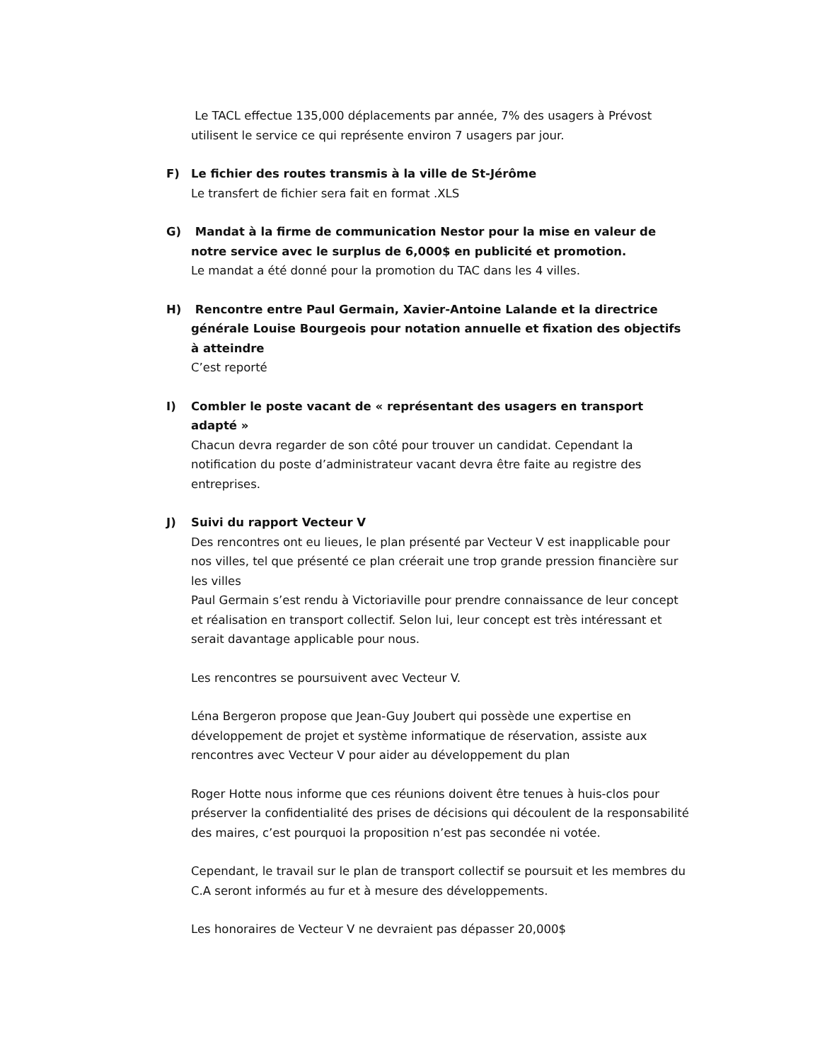Le TACL effectue 135,000 déplacements par année, 7% des usagers à Prévost utilisent le service ce qui représente environ 7 usagers par jour.
F) Le fichier des routes transmis à la ville de St-Jérôme
Le transfert de fichier sera fait en format .XLS
G) Mandat à la firme de communication Nestor pour la mise en valeur de notre service avec le surplus de 6,000$ en publicité et promotion.
Le mandat a été donné pour la promotion du TAC dans les 4 villes.
H) Rencontre entre Paul Germain, Xavier-Antoine Lalande et la directrice générale Louise Bourgeois pour notation annuelle et fixation des objectifs à atteindre
C’est reporté
I) Combler le poste vacant de « représentant des usagers en transport adapté »
Chacun devra regarder de son côté pour trouver un candidat. Cependant la notification du poste d’administrateur vacant devra être faite au registre des entreprises.
J) Suivi du rapport Vecteur V
Des rencontres ont eu lieues, le plan présenté par Vecteur V est inapplicable pour nos villes, tel que présenté ce plan créerait une trop grande pression financière sur les villes
Paul Germain s’est rendu à Victoriaville pour prendre connaissance de leur concept et réalisation en transport collectif. Selon lui, leur concept est très intéressant et serait davantage applicable pour nous.
Les rencontres se poursuivent avec Vecteur V.
Léna Bergeron propose que Jean-Guy Joubert qui possède une expertise en développement de projet et système informatique de réservation, assiste aux rencontres avec Vecteur V pour aider au développement du plan
Roger Hotte nous informe que ces réunions doivent être tenues à huis-clos pour préserver la confidentialité des prises de décisions qui découlent de la responsabilité des maires, c’est pourquoi la proposition n’est pas secondée ni votée.
Cependant, le travail sur le plan de transport collectif se poursuit et les membres du C.A seront informés au fur et à mesure des développements.
Les honoraires de Vecteur V ne devraient pas dépasser 20,000$